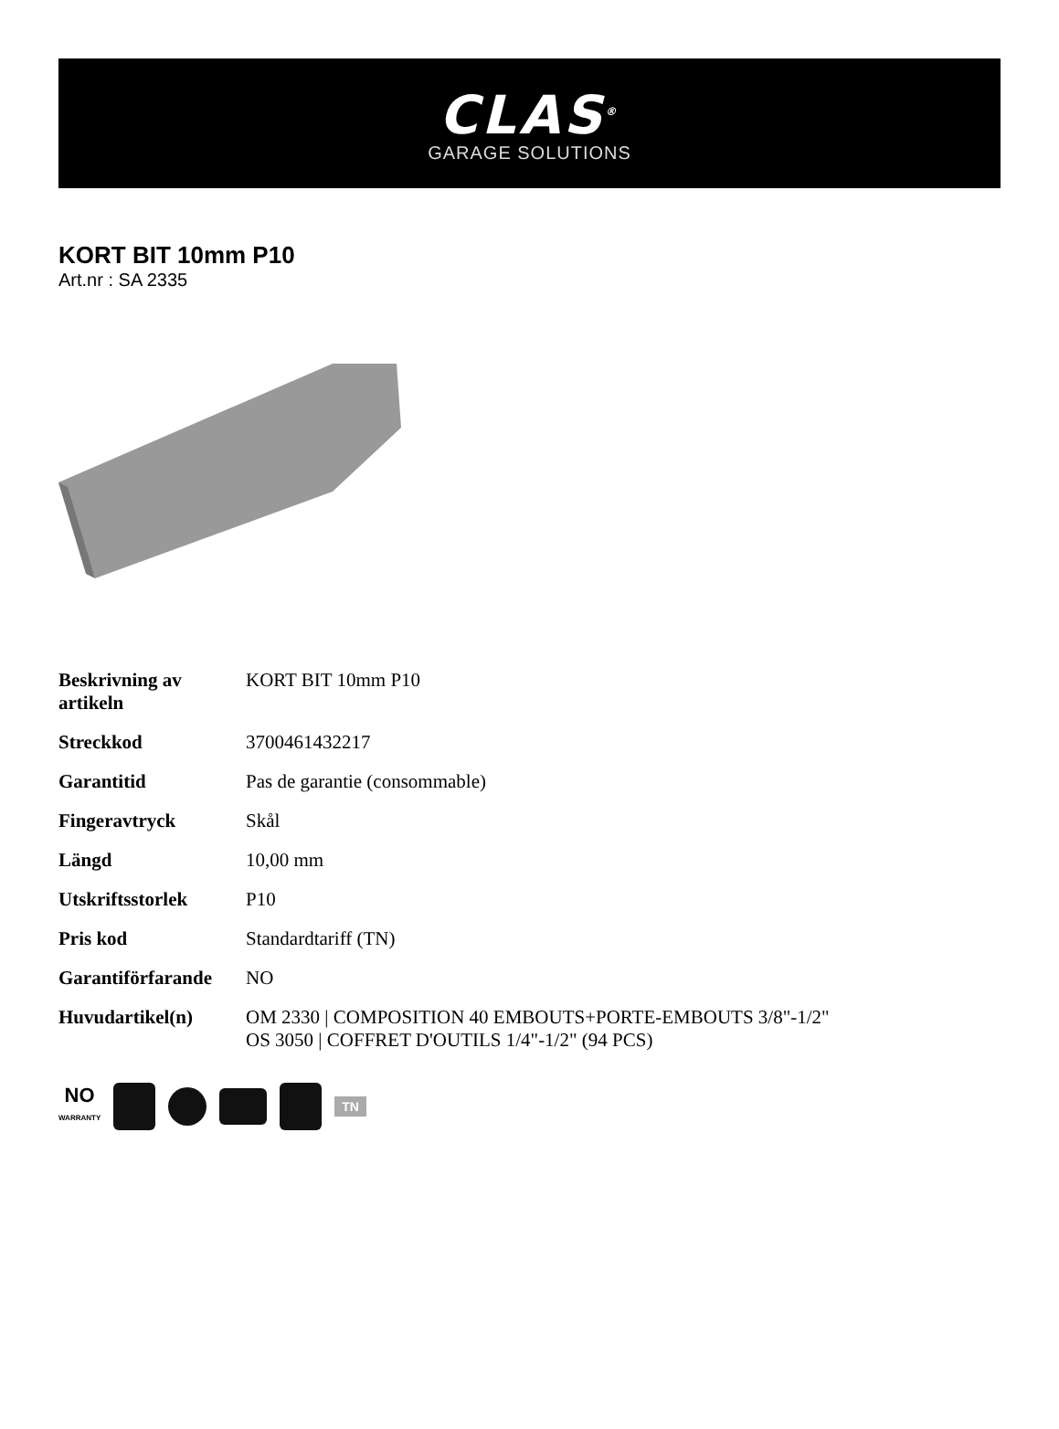CLAS<sup>®</sup>
GARAGE SOLUTIONS
KORT BIT 10mm P10
Art.nr : SA 2335
| Beskrivning av artikeln | KORT BIT 10mm P10 |
| Streckkod | 3700461432217 |
| Garantitid | Pas de garantie (consommable) |
| Fingeravtryck | Skål |
| Längd | 10,00 mm |
| Utskriftsstorlek | P10 |
| Pris kod | Standardtariff (TN) |
| Garantiförfarande | NO |
| Huvudartikel(n) | OM 2330 / COMPOSITION 40 EMBOUTS+PORTE-EMBOUTS 3/8"-1/2" OS 3050 / COFFRET D'OUTILS 1/4"-1/2" (94 PCS) |
NO
WARRANTY
TN